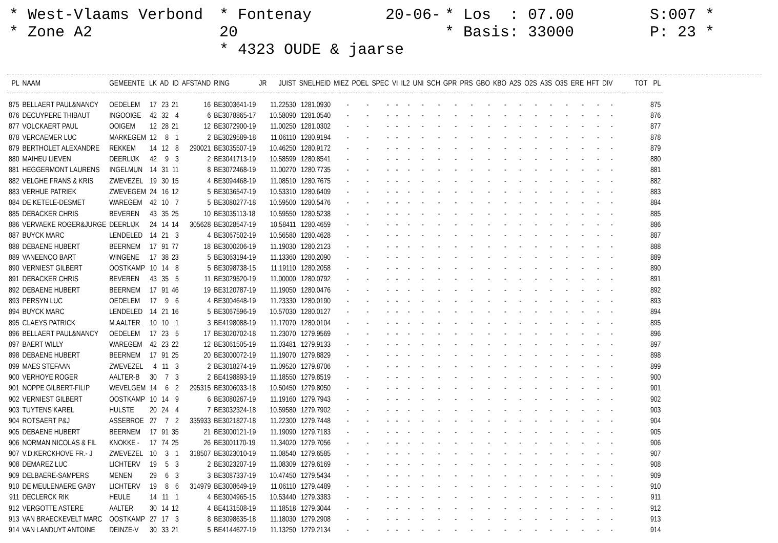* West-Vlaams Verbond
* Zone A2
* Fontenay 20-06-20
* 4323 OUDE & jaarse
* Los : 07.00
* Basis: 33000
S:007 *
P: 23 *
| PL | NAAM | GEMEENTE | LK | AD | ID | AFSTAND | RING | JR | JUIST | SNELHEID | MIEZ | POEL | SPEC | VI | IL2 | UNI | SCH | GPR | PRS | GBO | KBO | A2S | O2S | A3S | O3S | ERE | HFT | DIV | TOT | PL |
| --- | --- | --- | --- | --- | --- | --- | --- | --- | --- | --- | --- | --- | --- | --- | --- | --- | --- | --- | --- | --- | --- | --- | --- | --- | --- | --- | --- | --- | --- | --- |
| 875 | BELLAERT PAUL&NANCY | OEDELEM | 17 | 23 | 21 | 16 | BE3003641-19 | | 11.22530 | 1281.0930 | - | - | - | - | - | - | - | - | - | - | - | - | - | - | - | - | - | - | | 875 |
| 876 | DECUYPERE THIBAUT | INGOOIGE | 42 | 32 | 4 | 6 | BE3078865-17 | | 10.58090 | 1281.0540 | - | - | - | - | - | - | - | - | - | - | - | - | - | - | - | - | - | - | | 876 |
| 877 | VOLCKAERT PAUL | OOIGEM | 12 | 28 | 21 | 12 | BE3072900-19 | | 11.00250 | 1281.0302 | - | - | - | - | - | - | - | - | - | - | - | - | - | - | - | - | - | - | | 877 |
| 878 | VERCAEMER LUC | MARKEGEM | 12 | 8 | 1 | 2 | BE3029589-18 | | 11.06110 | 1280.9194 | - | - | - | - | - | - | - | - | - | - | - | - | - | - | - | - | - | - | | 878 |
| 879 | BERTHOLET ALEXANDRE | REKKEM | 14 | 12 | 8 | 290021 | BE3035507-19 | | 10.46250 | 1280.9172 | - | - | - | - | - | - | - | - | - | - | - | - | - | - | - | - | - | - | | 879 |
| 880 | MAIHEU LIEVEN | DEERLIJK | 42 | 9 | 3 | 2 | BE3041713-19 | | 10.58599 | 1280.8541 | - | - | - | - | - | - | - | - | - | - | - | - | - | - | - | - | - | - | | 880 |
| 881 | HEGGERMONT LAURENS | INGELMUN | 14 | 31 | 11 | 8 | BE3072468-19 | | 11.00270 | 1280.7735 | - | - | - | - | - | - | - | - | - | - | - | - | - | - | - | - | - | - | | 881 |
| 882 | VELGHE FRANS & KRIS | ZWEVEZEL | 19 | 30 | 15 | 4 | BE3094468-19 | | 11.08510 | 1280.7675 | - | - | - | - | - | - | - | - | - | - | - | - | - | - | - | - | - | - | | 882 |
| 883 | VERHUE PATRIEK | ZWEVEGEM | 24 | 16 | 12 | 5 | BE3036547-19 | | 10.53310 | 1280.6409 | - | - | - | - | - | - | - | - | - | - | - | - | - | - | - | - | - | - | | 883 |
| 884 | DE KETELE-DESMET | WAREGEM | 42 | 10 | 7 | 5 | BE3080277-18 | | 10.59500 | 1280.5476 | - | - | - | - | - | - | - | - | - | - | - | - | - | - | - | - | - | - | | 884 |
| 885 | DEBACKER CHRIS | BEVEREN | 43 | 35 | 25 | 10 | BE3035113-18 | | 10.59550 | 1280.5238 | - | - | - | - | - | - | - | - | - | - | - | - | - | - | - | - | - | - | | 885 |
| 886 | VERVAEKE ROGER&JURGE | DEERLIJK | 24 | 14 | 14 | 305628 | BE3028547-19 | | 10.58411 | 1280.4659 | - | - | - | - | - | - | - | - | - | - | - | - | - | - | - | - | - | - | | 886 |
| 887 | BUYCK MARC | LENDELED | 14 | 21 | 3 | 4 | BE3067502-19 | | 10.56580 | 1280.4628 | - | - | - | - | - | - | - | - | - | - | - | - | - | - | - | - | - | - | | 887 |
| 888 | DEBAENE HUBERT | BEERNEM | 17 | 91 | 77 | 18 | BE3000206-19 | | 11.19030 | 1280.2123 | - | - | - | - | - | - | - | - | - | - | - | - | - | - | - | - | - | - | | 888 |
| 889 | VANEENOO BART | WINGENE | 17 | 38 | 23 | 5 | BE3063194-19 | | 11.13360 | 1280.2090 | - | - | - | - | - | - | - | - | - | - | - | - | - | - | - | - | - | - | | 889 |
| 890 | VERNIEST GILBERT | OOSTKAMP | 10 | 14 | 8 | 5 | BE3098738-15 | | 11.19110 | 1280.2058 | - | - | - | - | - | - | - | - | - | - | - | - | - | - | - | - | - | - | | 890 |
| 891 | DEBACKER CHRIS | BEVEREN | 43 | 35 | 5 | 11 | BE3029520-19 | | 11.00000 | 1280.0792 | - | - | - | - | - | - | - | - | - | - | - | - | - | - | - | - | - | - | | 891 |
| 892 | DEBAENE HUBERT | BEERNEM | 17 | 91 | 46 | 19 | BE3120787-19 | | 11.19050 | 1280.0476 | - | - | - | - | - | - | - | - | - | - | - | - | - | - | - | - | - | - | | 892 |
| 893 | PERSYN LUC | OEDELEM | 17 | 9 | 6 | 4 | BE3004648-19 | | 11.23330 | 1280.0190 | - | - | - | - | - | - | - | - | - | - | - | - | - | - | - | - | - | - | | 893 |
| 894 | BUYCK MARC | LENDELED | 14 | 21 | 16 | 5 | BE3067596-19 | | 10.57030 | 1280.0127 | - | - | - | - | - | - | - | - | - | - | - | - | - | - | - | - | - | - | | 894 |
| 895 | CLAEYS PATRICK | M.AALTER | 10 | 10 | 1 | 3 | BE4198088-19 | | 11.17070 | 1280.0104 | - | - | - | - | - | - | - | - | - | - | - | - | - | - | - | - | - | - | | 895 |
| 896 | BELLAERT PAUL&NANCY | OEDELEM | 17 | 23 | 5 | 17 | BE3020702-18 | | 11.23070 | 1279.9569 | - | - | - | - | - | - | - | - | - | - | - | - | - | - | - | - | - | - | | 896 |
| 897 | BAERT WILLY | WAREGEM | 42 | 23 | 22 | 12 | BE3061505-19 | | 11.03481 | 1279.9133 | - | - | - | - | - | - | - | - | - | - | - | - | - | - | - | - | - | - | | 897 |
| 898 | DEBAENE HUBERT | BEERNEM | 17 | 91 | 25 | 20 | BE3000072-19 | | 11.19070 | 1279.8829 | - | - | - | - | - | - | - | - | - | - | - | - | - | - | - | - | - | - | | 898 |
| 899 | MAES STEFAAN | ZWEVEZEL | 4 | 11 | 3 | 2 | BE3018274-19 | | 11.09520 | 1279.8706 | - | - | - | - | - | - | - | - | - | - | - | - | - | - | - | - | - | - | | 899 |
| 900 | VERHOYE ROGER | AALTER-B | 30 | 7 | 3 | 2 | BE4198893-19 | | 11.18550 | 1279.8519 | - | - | - | - | - | - | - | - | - | - | - | - | - | - | - | - | - | - | | 900 |
| 901 | NOPPE GILBERT-FILIP | WEVELGEM | 14 | 6 | 2 | 295315 | BE3006033-18 | | 10.50450 | 1279.8050 | - | - | - | - | - | - | - | - | - | - | - | - | - | - | - | - | - | - | | 901 |
| 902 | VERNIEST GILBERT | OOSTKAMP | 10 | 14 | 9 | 6 | BE3080267-19 | | 11.19160 | 1279.7943 | - | - | - | - | - | - | - | - | - | - | - | - | - | - | - | - | - | - | | 902 |
| 903 | TUYTENS KAREL | HULSTE | 20 | 24 | 4 | 7 | BE3032324-18 | | 10.59580 | 1279.7902 | - | - | - | - | - | - | - | - | - | - | - | - | - | - | - | - | - | - | | 903 |
| 904 | ROTSAERT P&J | ASSEBROE | 27 | 7 | 2 | 335933 | BE3021827-18 | | 11.22300 | 1279.7448 | - | - | - | - | - | - | - | - | - | - | - | - | - | - | - | - | - | - | | 904 |
| 905 | DEBAENE HUBERT | BEERNEM | 17 | 91 | 35 | 21 | BE3000121-19 | | 11.19090 | 1279.7183 | - | - | - | - | - | - | - | - | - | - | - | - | - | - | - | - | - | - | | 905 |
| 906 | NORMAN NICOLAS & FIL | KNOKKE - | 17 | 74 | 25 | 26 | BE3001170-19 | | 11.34020 | 1279.7056 | - | - | - | - | - | - | - | - | - | - | - | - | - | - | - | - | - | - | | 906 |
| 907 | V.D.KERCKHOVE FR.- J | ZWEVEZEL | 10 | 3 | 1 | 318507 | BE3023010-19 | | 11.08540 | 1279.6585 | - | - | - | - | - | - | - | - | - | - | - | - | - | - | - | - | - | - | | 907 |
| 908 | DEMAREZ LUC | LICHTERV | 19 | 5 | 3 | 2 | BE3023207-19 | | 11.08309 | 1279.6169 | - | - | - | - | - | - | - | - | - | - | - | - | - | - | - | - | - | - | | 908 |
| 909 | DELBAERE-SAMPERS | MENEN | 29 | 6 | 3 | 3 | BE3087337-19 | | 10.47450 | 1279.5434 | - | - | - | - | - | - | - | - | - | - | - | - | - | - | - | - | - | - | | 909 |
| 910 | DE MEULENAERE GABY | LICHTERV | 19 | 8 | 6 | 314979 | BE3008649-19 | | 11.06110 | 1279.4489 | - | - | - | - | - | - | - | - | - | - | - | - | - | - | - | - | - | - | | 910 |
| 911 | DECLERCK RIK | HEULE | 14 | 11 | 1 | 4 | BE3004965-15 | | 10.53440 | 1279.3383 | - | - | - | - | - | - | - | - | - | - | - | - | - | - | - | - | - | - | | 911 |
| 912 | VERGOTTE ASTERE | AALTER | 30 | 14 | 12 | 4 | BE4131508-19 | | 11.18518 | 1279.3044 | - | - | - | - | - | - | - | - | - | - | - | - | - | - | - | - | - | - | | 912 |
| 913 | VAN BRAECKEVELT MARC | OOSTKAMP | 27 | 17 | 3 | 8 | BE3098635-18 | | 11.18030 | 1279.2908 | - | - | - | - | - | - | - | - | - | - | - | - | - | - | - | - | - | - | | 913 |
| 914 | VAN LANDUYT ANTOINE | DEINZE-V | 30 | 33 | 21 | 5 | BE4144627-19 | | 11.13250 | 1279.2134 | - | - | - | - | - | - | - | - | - | - | - | - | - | - | - | - | - | - | | 914 |